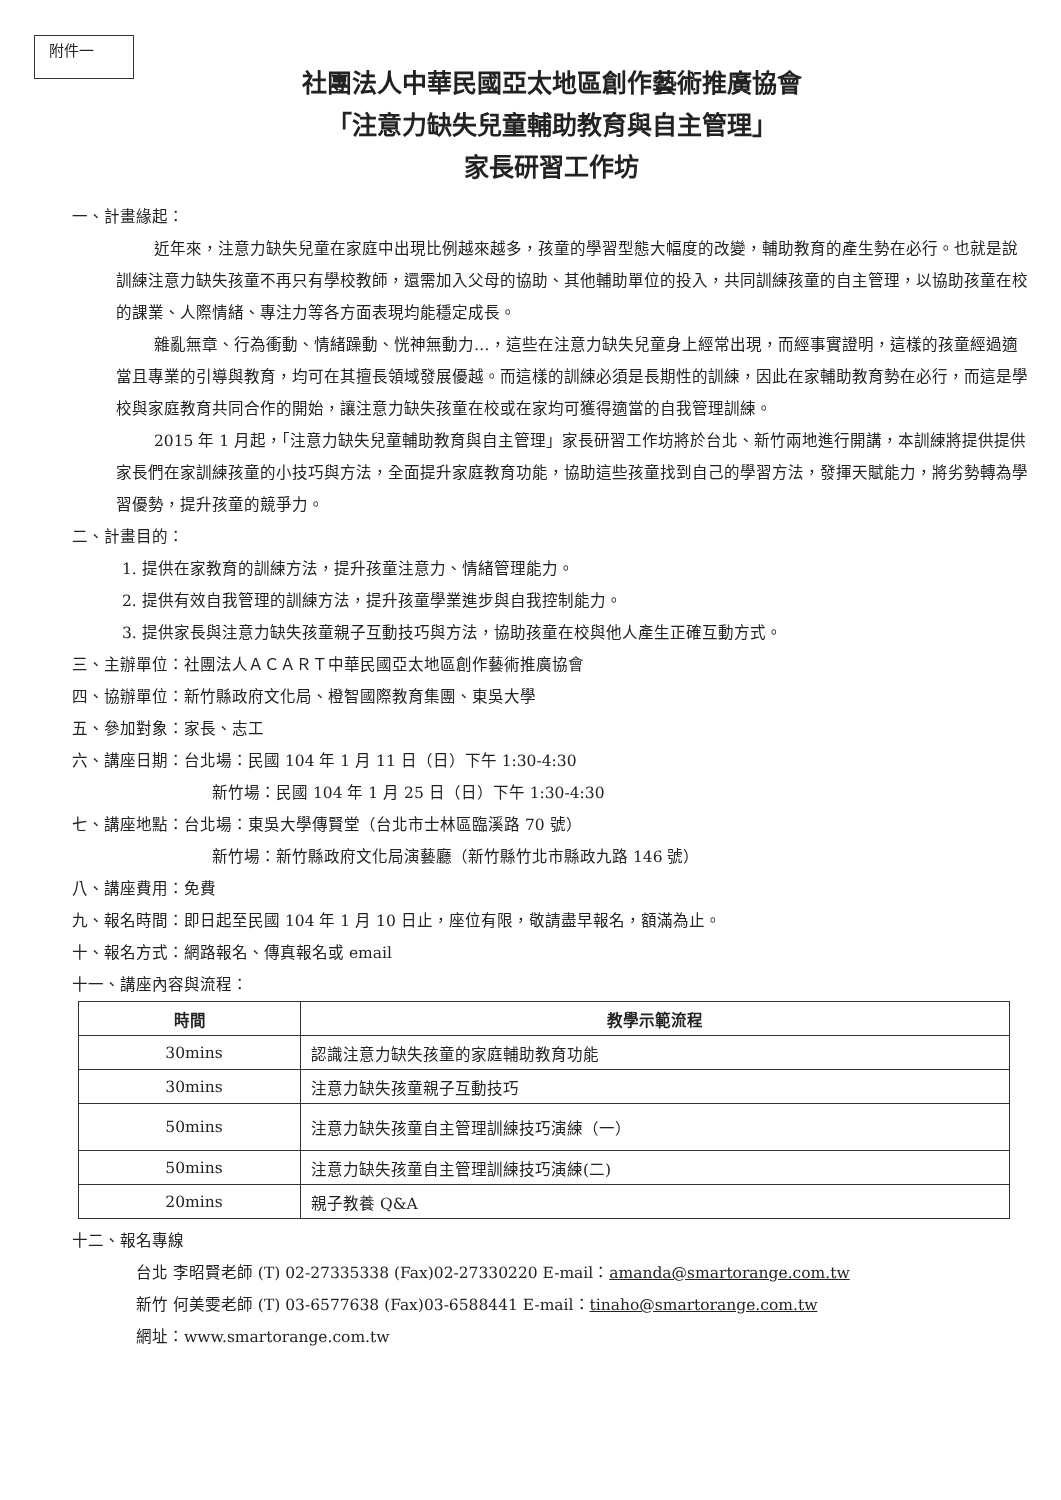附件一
社團法人中華民國亞太地區創作藝術推廣協會
「注意力缺失兒童輔助教育與自主管理」
家長研習工作坊
一、計畫緣起：
近年來，注意力缺失兒童在家庭中出現比例越來越多，孩童的學習型態大幅度的改變，輔助教育的產生勢在必行。也就是說訓練注意力缺失孩童不再只有學校教師，還需加入父母的協助、其他輔助單位的投入，共同訓練孩童的自主管理，以協助孩童在校的課業、人際情緒、專注力等各方面表現均能穩定成長。
雜亂無章、行為衝動、情緒躁動、恍神無動力…，這些在注意力缺失兒童身上經常出現，而經事實證明，這樣的孩童經過適當且專業的引導與教育，均可在其擅長領域發展優越。而這樣的訓練必須是長期性的訓練，因此在家輔助教育勢在必行，而這是學校與家庭教育共同合作的開始，讓注意力缺失孩童在校或在家均可獲得適當的自我管理訓練。
2015 年 1 月起，「注意力缺失兒童輔助教育與自主管理」家長研習工作坊將於台北、新竹兩地進行開講，本訓練將提供提供家長們在家訓練孩童的小技巧與方法，全面提升家庭教育功能，協助這些孩童找到自己的學習方法，發揮天賦能力，將劣勢轉為學習優勢，提升孩童的競爭力。
二、計畫目的：
1. 提供在家教育的訓練方法，提升孩童注意力、情緒管理能力。
2. 提供有效自我管理的訓練方法，提升孩童學業進步與自我控制能力。
3. 提供家長與注意力缺失孩童親子互動技巧與方法，協助孩童在校與他人產生正確互動方式。
三、主辦單位：社團法人ＡＣＡＲＴ中華民國亞太地區創作藝術推廣協會
四、協辦單位：新竹縣政府文化局、橙智國際教育集團、東吳大學
五、參加對象：家長、志工
六、講座日期：台北場：民國 104 年 1 月 11 日（日）下午 1:30-4:30
新竹場：民國 104 年 1 月 25 日（日）下午 1:30-4:30
七、講座地點：台北場：東吳大學傳賢堂（台北市士林區臨溪路 70 號）
新竹場：新竹縣政府文化局演藝廳（新竹縣竹北市縣政九路 146 號）
八、講座費用：免費
九、報名時間：即日起至民國 104 年 1 月 10 日止，座位有限，敬請盡早報名，額滿為止。
十、報名方式：網路報名、傳真報名或 email
十一、講座內容與流程：
| 時間 | 教學示範流程 |
| --- | --- |
| 30mins | 認識注意力缺失孩童的家庭輔助教育功能 |
| 30mins | 注意力缺失孩童親子互動技巧 |
| 50mins | 注意力缺失孩童自主管理訓練技巧演練（一） |
| 50mins | 注意力缺失孩童自主管理訓練技巧演練(二) |
| 20mins | 親子教養 Q&A |
十二、報名專線
台北 李昭賢老師 (T) 02-27335338 (Fax)02-27330220 E-mail：amanda@smartorange.com.tw
新竹 何美雯老師 (T) 03-6577638 (Fax)03-6588441 E-mail：tinaho@smartorange.com.tw
網址：www.smartorange.com.tw